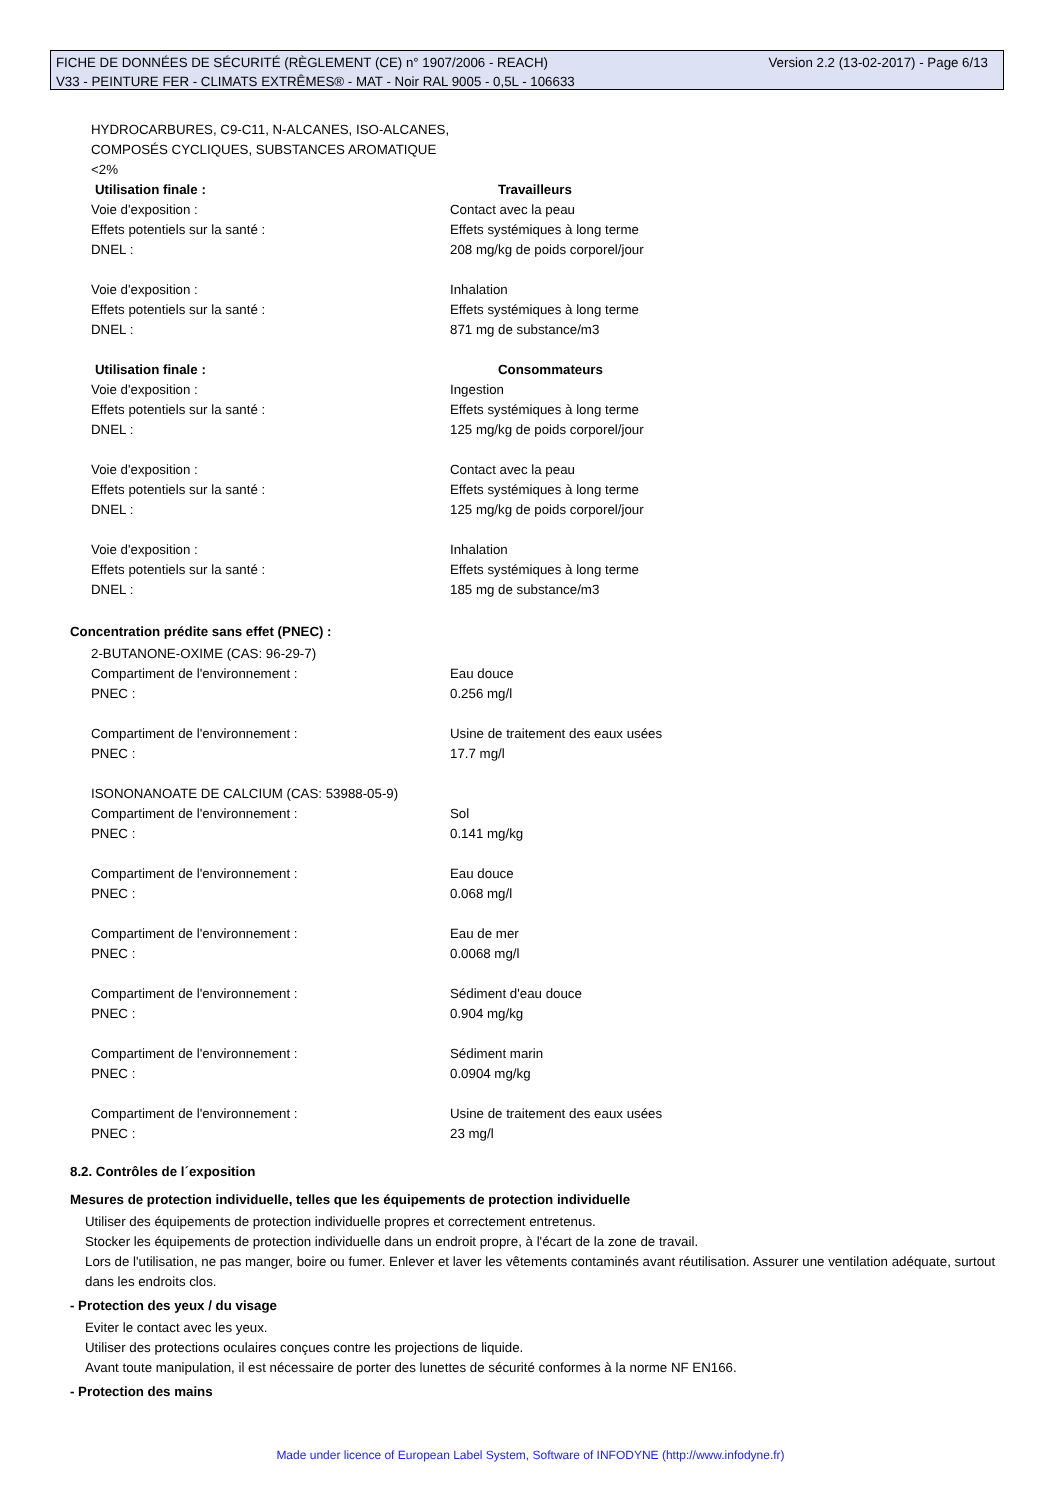Version 2.2 (13-02-2017) - Page 6/13 FICHE DE DONNÉES DE SÉCURITÉ (RÈGLEMENT (CE) n° 1907/2006 - REACH)
V33 - PEINTURE FER - CLIMATS EXTRÊMES® - MAT - Noir RAL 9005 - 0,5L - 106633
HYDROCARBURES, C9-C11, N-ALCANES, ISO-ALCANES, COMPOSÉS CYCLIQUES, SUBSTANCES AROMATIQUE <2%
Utilisation finale : Travailleurs
Voie d'exposition : Contact avec la peau
Effets potentiels sur la santé : Effets systémiques à long terme
DNEL : 208 mg/kg de poids corporel/jour
Voie d'exposition : Inhalation
Effets potentiels sur la santé : Effets systémiques à long terme
DNEL : 871 mg de substance/m3
Utilisation finale : Consommateurs
Voie d'exposition : Ingestion
Effets potentiels sur la santé : Effets systémiques à long terme
DNEL : 125 mg/kg de poids corporel/jour
Voie d'exposition : Contact avec la peau
Effets potentiels sur la santé : Effets systémiques à long terme
DNEL : 125 mg/kg de poids corporel/jour
Voie d'exposition : Inhalation
Effets potentiels sur la santé : Effets systémiques à long terme
DNEL : 185 mg de substance/m3
Concentration prédite sans effet (PNEC) :
2-BUTANONE-OXIME (CAS: 96-29-7)
Compartiment de l'environnement : Eau douce
PNEC : 0.256 mg/l
Compartiment de l'environnement : Usine de traitement des eaux usées
PNEC : 17.7 mg/l
ISONONANOATE DE CALCIUM (CAS: 53988-05-9)
Compartiment de l'environnement : Sol
PNEC : 0.141 mg/kg
Compartiment de l'environnement : Eau douce
PNEC : 0.068 mg/l
Compartiment de l'environnement : Eau de mer
PNEC : 0.0068 mg/l
Compartiment de l'environnement : Sédiment d'eau douce
PNEC : 0.904 mg/kg
Compartiment de l'environnement : Sédiment marin
PNEC : 0.0904 mg/kg
Compartiment de l'environnement : Usine de traitement des eaux usées
PNEC : 23 mg/l
8.2. Contrôles de l´exposition
Mesures de protection individuelle, telles que les équipements de protection individuelle
Utiliser des équipements de protection individuelle propres et correctement entretenus.
Stocker les équipements de protection individuelle dans un endroit propre, à l'écart de la zone de travail.
Lors de l'utilisation, ne pas manger, boire ou fumer. Enlever et laver les vêtements contaminés avant réutilisation. Assurer une ventilation adéquate, surtout dans les endroits clos.
- Protection des yeux / du visage
Eviter le contact avec les yeux.
Utiliser des protections oculaires conçues contre les projections de liquide.
Avant toute manipulation, il est nécessaire de porter des lunettes de sécurité conformes à la norme NF EN166.
- Protection des mains
Made under licence of European Label System, Software of INFODYNE (http://www.infodyne.fr)